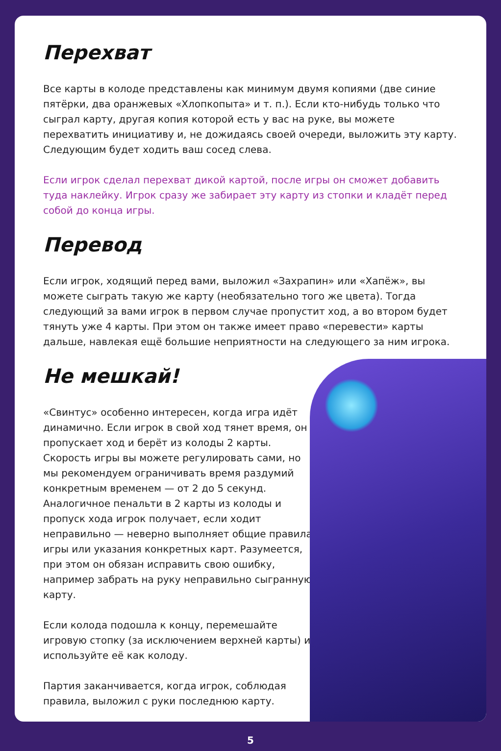Перехват
Все карты в колоде представлены как минимум двумя копиями (две синие пятёрки, два оранжевых «Хлопкопыта» и т. п.). Если кто-нибудь только что сыграл карту, другая копия которой есть у вас на руке, вы можете перехватить инициативу и, не дожидаясь своей очереди, выложить эту карту. Следующим будет ходить ваш сосед слева.
Если игрок сделал перехват дикой картой, после игры он сможет добавить туда наклейку. Игрок сразу же забирает эту карту из стопки и кладёт перед собой до конца игры.
Перевод
Если игрок, ходящий перед вами, выложил «Захрапин» или «Хапёж», вы можете сыграть такую же карту (необязательно того же цвета). Тогда следующий за вами игрок в первом случае пропустит ход, а во втором будет тянуть уже 4 карты. При этом он также имеет право «перевести» карты дальше, навлекая ещё большие неприятности на следующего за ним игрока.
Не мешкай!
«Свинтус» особенно интересен, когда игра идёт динамично. Если игрок в свой ход тянет время, он пропускает ход и берёт из колоды 2 карты. Скорость игры вы можете регулировать сами, но мы рекомендуем ограничивать время раздумий конкретным временем — от 2 до 5 секунд. Аналогичное пенальти в 2 карты из колоды и пропуск хода игрок получает, если ходит неправильно — неверно выполняет общие правила игры или указания конкретных карт. Разумеется, при этом он обязан исправить свою ошибку, например забрать на руку неправильно сыгранную карту.
Если колода подошла к концу, перемешайте игровую стопку (за исключением верхней карты) и используйте её как колоду.
Партия заканчивается, когда игрок, соблюдая правила, выложил с руки последнюю карту.
5